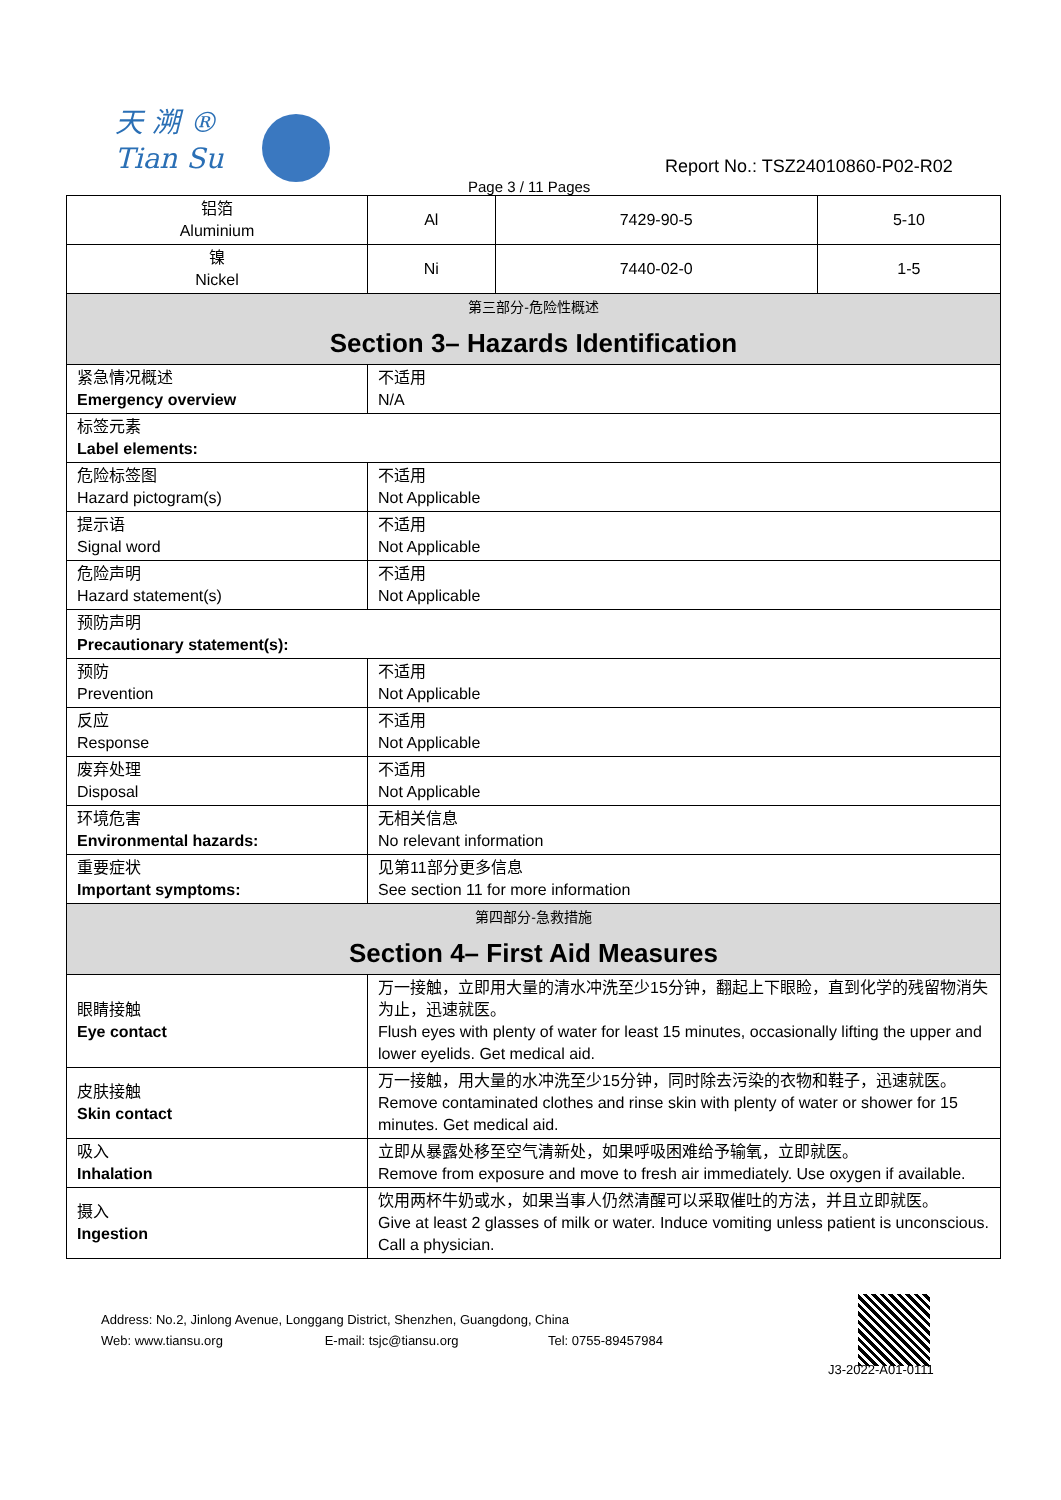天 溯 ®
Tian Su
Report No.: TSZ24010860-P02-R02
Page 3 / 11 Pages
| 铝箔 Aluminium | Al | 7429-90-5 | 5-10 |
| 镍 Nickel | Ni | 7440-02-0 | 1-5 |
| 第三部分-危险性概述 Section 3– Hazards Identification | | | |
| 紧急情况概述 Emergency overview | 不适用 N/A | | |
| 标签元素 Label elements: | | | |
| 危险标签图 Hazard pictogram(s) | 不适用 Not Applicable | | |
| 提示语 Signal word | 不适用 Not Applicable | | |
| 危险声明 Hazard statement(s) | 不适用 Not Applicable | | |
| 预防声明 Precautionary statement(s): | | | |
| 预防 Prevention | 不适用 Not Applicable | | |
| 反应 Response | 不适用 Not Applicable | | |
| 废弃处理 Disposal | 不适用 Not Applicable | | |
| 环境危害 Environmental hazards: | 无相关信息 No relevant information | | |
| 重要症状 Important symptoms: | 见第11部分更多信息 See section 11 for more information | | |
| 第四部分-急救措施 Section 4– First Aid Measures | | | |
| 眼睛接触 Eye contact | 万一接触，立即用大量的清水冲洗至少15分钟，翻起上下眼睑，直到化学的残留物消失为止，迅速就医。 Flush eyes with plenty of water for least 15 minutes, occasionally lifting the upper and lower eyelids. Get medical aid. | | |
| 皮肤接触 Skin contact | 万一接触，用大量的水冲洗至少15分钟，同时除去污染的衣物和鞋子，迅速就医。 Remove contaminated clothes and rinse skin with plenty of water or shower for 15 minutes. Get medical aid. | | |
| 吸入 Inhalation | 立即从暴露处移至空气清新处，如果呼吸困难给予输氧，立即就医。 Remove from exposure and move to fresh air immediately. Use oxygen if available. | | |
| 摄入 Ingestion | 饮用两杯牛奶或水，如果当事人仍然清醒可以采取催吐的方法，并且立即就医。 Give at least 2 glasses of milk or water. Induce vomiting unless patient is unconscious. Call a physician. | | |
Address: No.2, Jinlong Avenue, Longgang District, Shenzhen, Guangdong, China
Web: www.tiansu.org E-mail: tsjc@tiansu.org Tel: 0755-89457984
J3-2022-A01-0111